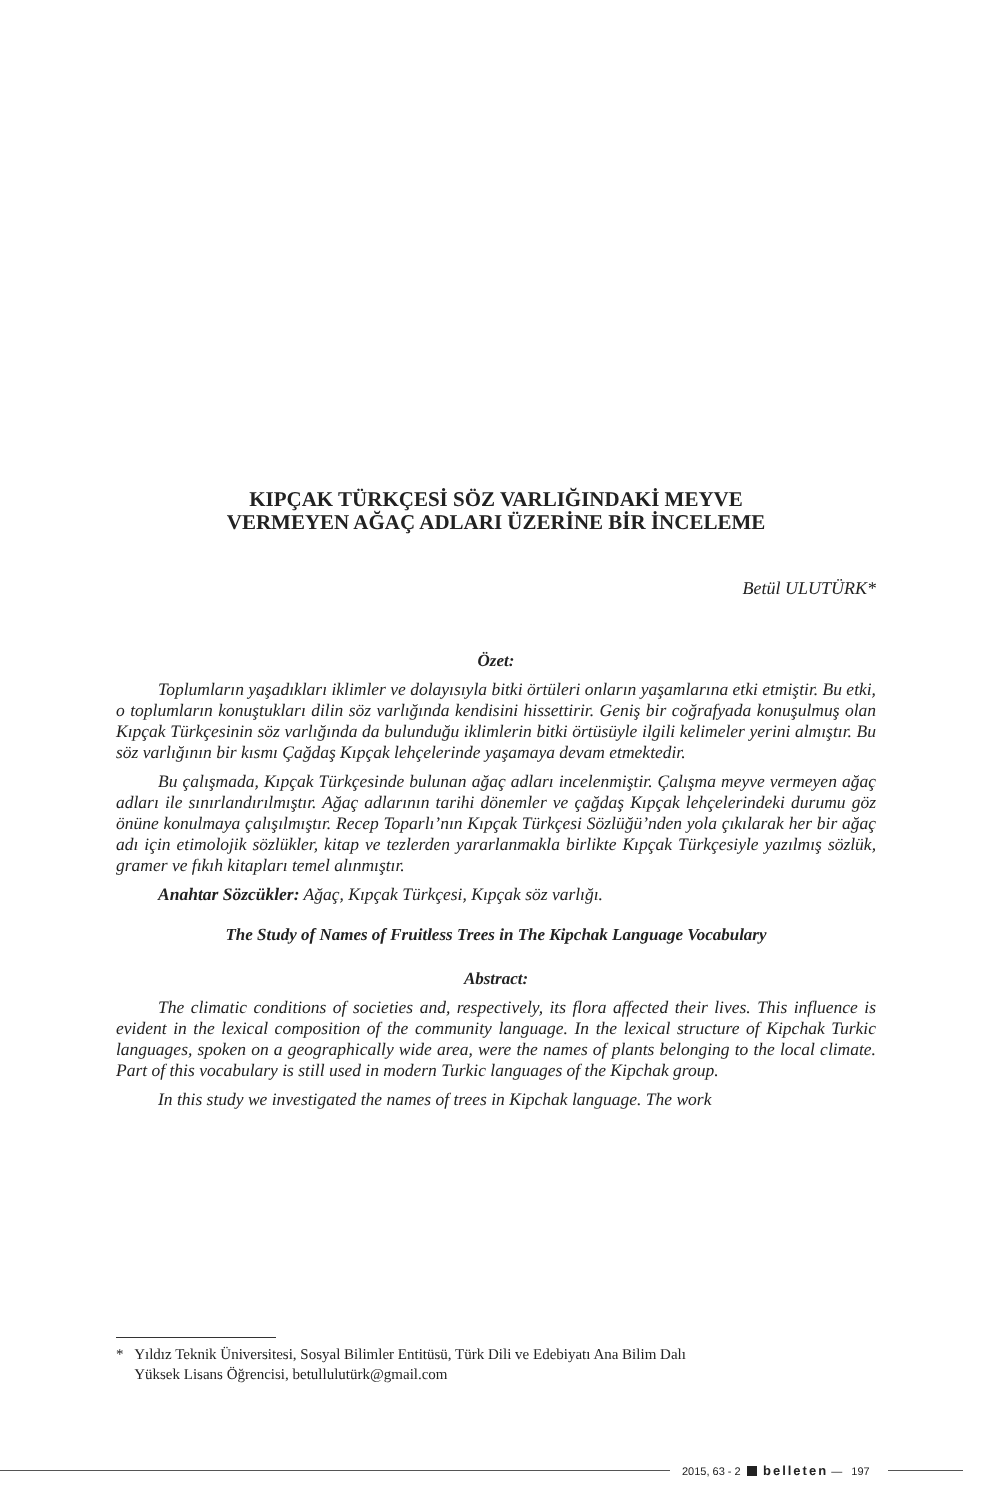KIPÇAK TÜRKÇESİ SÖZ VARLIĞINDAKİ MEYVE
VERMEYEN AĞAÇ ADLARI ÜZERİNE BİR İNCELEME
Betül ULUTÜRK*
Özet:
Toplumların yaşadıkları iklimler ve dolayısıyla bitki örtüleri onların yaşamlarına etki etmiştir. Bu etki, o toplumların konuştukları dilin söz varlığında kendisini hissettirir. Geniş bir coğrafyada konuşulmuş olan Kıpçak Türkçesinin söz varlığında da bulunduğu iklimlerin bitki örtüsüyle ilgili kelimeler yerini almıştır. Bu söz varlığının bir kısmı Çağdaş Kıpçak lehçelerinde yaşamaya devam etmektedir.
Bu çalışmada, Kıpçak Türkçesinde bulunan ağaç adları incelenmiştir. Çalışma meyve vermeyen ağaç adları ile sınırlandırılmıştır. Ağaç adlarının tarihi dönemler ve çağdaş Kıpçak lehçelerindeki durumu göz önüne konulmaya çalışılmıştır. Recep Toparlı’nın Kıpçak Türkçesi Sözlüğü’nden yola çıkılarak her bir ağaç adı için etimolojik sözlükler, kitap ve tezlerden yararlanmakla birlikte Kıpçak Türkçesiyle yazılmış sözlük, gramer ve fıkıh kitapları temel alınmıştır.
Anahtar Sözcükler: Ağaç, Kıpçak Türkçesi, Kıpçak söz varlığı.
The Study of Names of Fruitless Trees in The Kipchak Language Vocabulary
Abstract:
The climatic conditions of societies and, respectively, its flora affected their lives. This influence is evident in the lexical composition of the community language. In the lexical structure of Kipchak Turkic languages, spoken on a geographically wide area, were the names of plants belonging to the local climate. Part of this vocabulary is still used in modern Turkic languages of the Kipchak group.
In this study we investigated the names of trees in Kipchak language. The work
* Yıldız Teknik Üniversitesi, Sosyal Bilimler Entitüsü, Türk Dili ve Edebiyatı Ana Bilim Dalı
Yüksek Lisans Öğrencisi, betullulutürk@gmail.com
2015, 63 - 2 belleten — 197